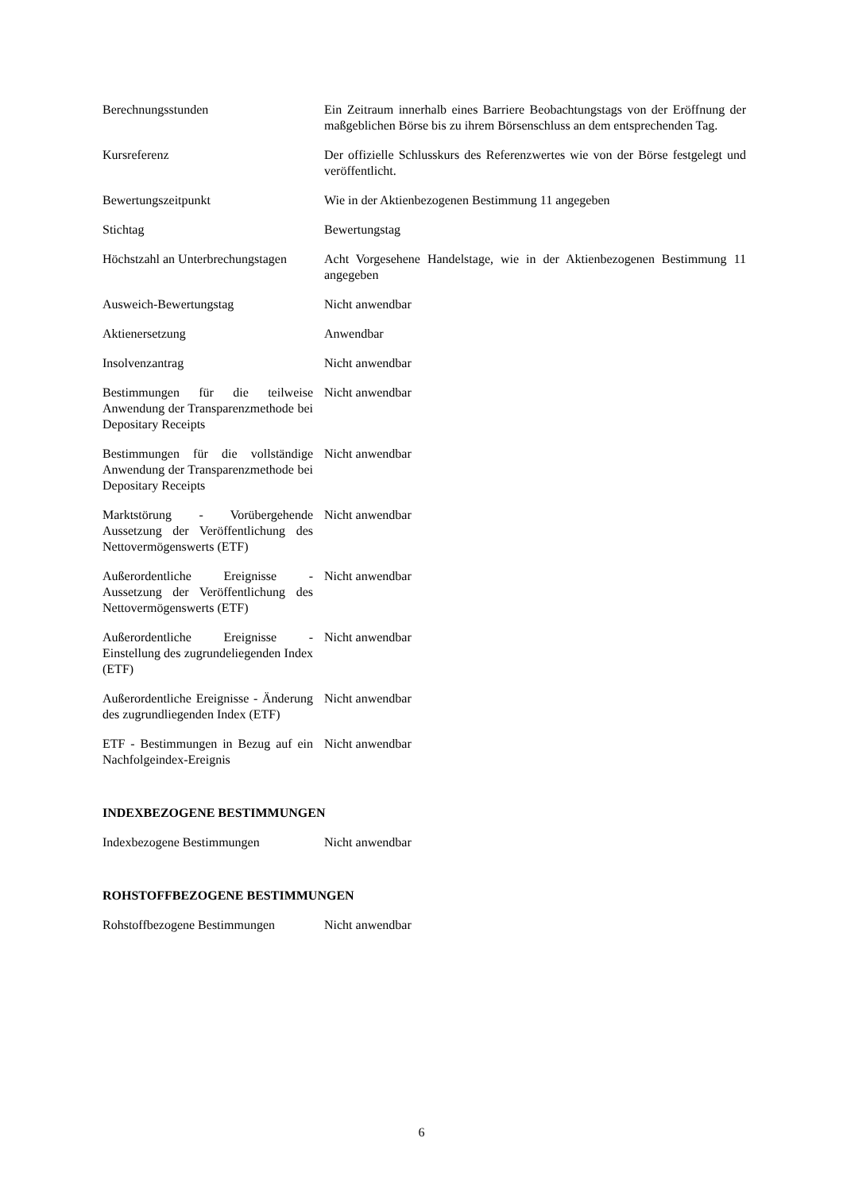| Berechnungsstunden | Ein Zeitraum innerhalb eines Barriere Beobachtungstags von der Eröffnung der maßgeblichen Börse bis zu ihrem Börsenschluss an dem entsprechenden Tag. |
| Kursreferenz | Der offizielle Schlusskurs des Referenzwertes wie von der Börse festgelegt und veröffentlicht. |
| Bewertungszeitpunkt | Wie in der Aktienbezogenen Bestimmung 11 angegeben |
| Stichtag | Bewertungstag |
| Höchstzahl an Unterbrechungstagen | Acht Vorgesehene Handelstage, wie in der Aktienbezogenen Bestimmung 11 angegeben |
| Ausweich-Bewertungstag | Nicht anwendbar |
| Aktienersetzung | Anwendbar |
| Insolvenzantrag | Nicht anwendbar |
| Bestimmungen für die teilweise Anwendung der Transparenzmethode bei Depositary Receipts | Nicht anwendbar |
| Bestimmungen für die vollständige Anwendung der Transparenzmethode bei Depositary Receipts | Nicht anwendbar |
| Marktstörung - Vorübergehende Aussetzung der Veröffentlichung des Nettovermögenswerts (ETF) | Nicht anwendbar |
| Außerordentliche Ereignisse - Aussetzung der Veröffentlichung des Nettovermögenswerts (ETF) | Nicht anwendbar |
| Außerordentliche Ereignisse - Einstellung des zugrundeliegenden Index (ETF) | Nicht anwendbar |
| Außerordentliche Ereignisse - Änderung des zugrundliegenden Index (ETF) | Nicht anwendbar |
| ETF - Bestimmungen in Bezug auf ein Nachfolgeindex-Ereignis | Nicht anwendbar |
INDEXBEZOGENE BESTIMMUNGEN
| Indexbezogene Bestimmungen | Nicht anwendbar |
ROHSTOFFBEZOGENE BESTIMMUNGEN
| Rohstoffbezogene Bestimmungen | Nicht anwendbar |
6